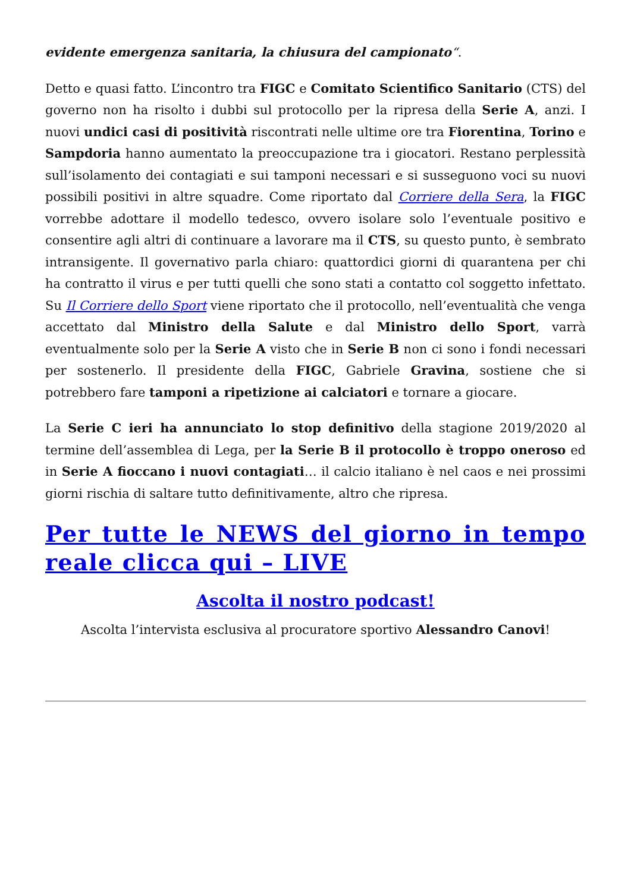evidente emergenza sanitaria, la chiusura del campionato“.
Detto e quasi fatto. L’incontro tra FIGC e Comitato Scientifico Sanitario (CTS) del governo non ha risolto i dubbi sul protocollo per la ripresa della Serie A, anzi. I nuovi undici casi di positività riscontrati nelle ultime ore tra Fiorentina, Torino e Sampdoria hanno aumentato la preoccupazione tra i giocatori. Restano perplessità sull’isolamento dei contagiati e sui tamponi necessari e si susseguono voci su nuovi possibili positivi in altre squadre. Come riportato dal Corriere della Sera, la FIGC vorrebbe adottare il modello tedesco, ovvero isolare solo l’eventuale positivo e consentire agli altri di continuare a lavorare ma il CTS, su questo punto, è sembrato intransigente. Il governativo parla chiaro: quattordici giorni di quarantena per chi ha contratto il virus e per tutti quelli che sono stati a contatto col soggetto infettato. Su Il Corriere dello Sport viene riportato che il protocollo, nell’eventualità che venga accettato dal Ministro della Salute e dal Ministro dello Sport, varrà eventualmente solo per la Serie A visto che in Serie B non ci sono i fondi necessari per sostenerlo. Il presidente della FIGC, Gabriele Gravina, sostiene che si potrebbero fare tamponi a ripetizione ai calciatori e tornare a giocare.
La Serie C ieri ha annunciato lo stop definitivo della stagione 2019/2020 al termine dell’assemblea di Lega, per la Serie B il protocollo è troppo oneroso ed in Serie A fioccano i nuovi contagiati… il calcio italiano è nel caos e nei prossimi giorni rischia di saltare tutto definitivamente, altro che ripresa.
Per tutte le NEWS del giorno in tempo reale clicca qui – LIVE
Ascolta il nostro podcast!
Ascolta l’intervista esclusiva al procuratore sportivo Alessandro Canovi!